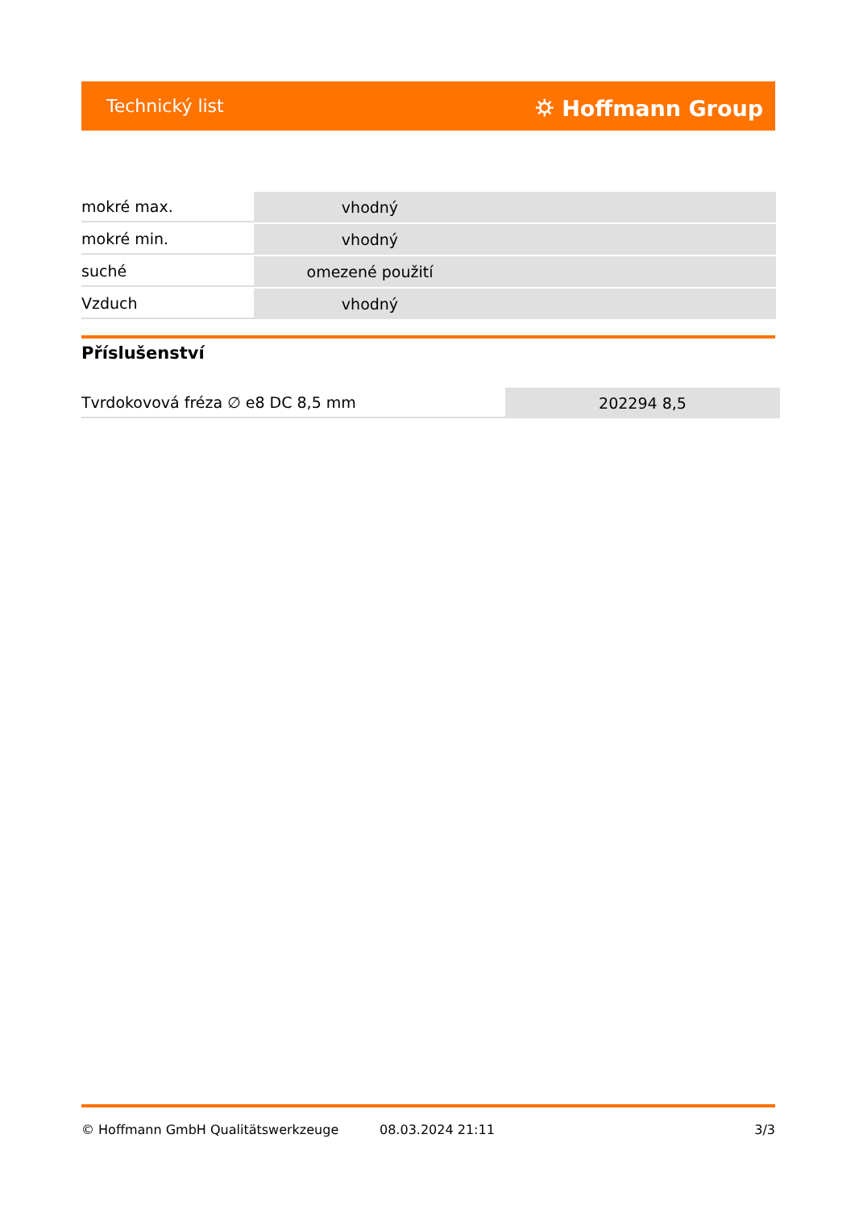Technický list ⛭ Hoffmann Group
| mokré max. | vhodný |
| mokré min. | vhodný |
| suché | omezené použití |
| Vzduch | vhodný |
Příslušenství
| Tvrdokovová fréza ∅ e8 DC 8,5 mm | 202294 8,5 |
© Hoffmann GmbH Qualitätswerkzeuge 08.03.2024 21:11 3/3